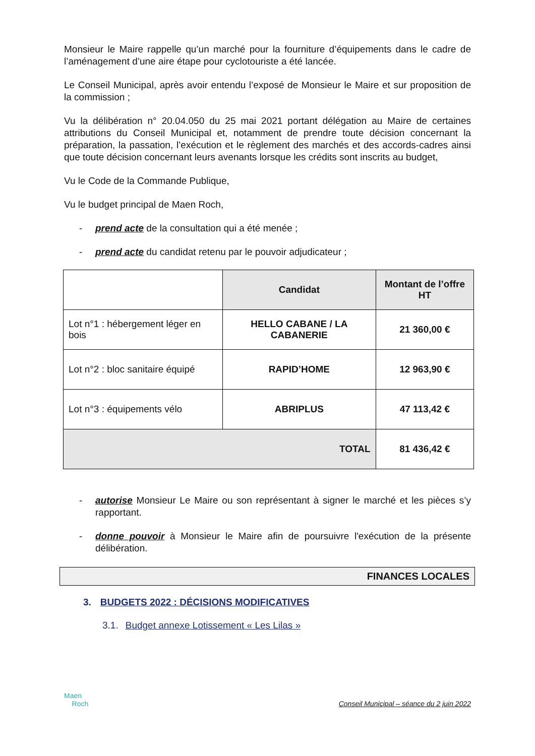Monsieur le Maire rappelle qu’un marché pour la fourniture d’équipements dans le cadre de l’aménagement d’une aire étape pour cyclotouriste a été lancée.
Le Conseil Municipal, après avoir entendu l’exposé de Monsieur le Maire et sur proposition de la commission ;
Vu la délibération n° 20.04.050 du 25 mai 2021 portant délégation au Maire de certaines attributions du Conseil Municipal et, notamment de prendre toute décision concernant la préparation, la passation, l’exécution et le règlement des marchés et des accords-cadres ainsi que toute décision concernant leurs avenants lorsque les crédits sont inscrits au budget,
Vu le Code de la Commande Publique,
Vu le budget principal de Maen Roch,
- prend acte de la consultation qui a été menée ;
- prend acte du candidat retenu par le pouvoir adjudicateur ;
| | Candidat | Montant de l’offre HT |
| Lot n°1 : hébergement léger en bois | HELLO CABANE / LA CABANERIE | 21 360,00 € |
| Lot n°2 : bloc sanitaire équipé | RAPID’HOME | 12 963,90 € |
| Lot n°3 : équipements vélo | ABRIPLUS | 47 113,42 € |
| TOTAL | | 81 436,42 € |
- autorise Monsieur Le Maire ou son représentant à signer le marché et les pièces s’y rapportant.
- donne pouvoir à Monsieur le Maire afin de poursuivre l'exécution de la présente délibération.
FINANCES LOCALES
3. BUDGETS 2022 : DÉCISIONS MODIFICATIVES
3.1. Budget annexe Lotissement « Les Lilas »
Maen
Roch
Conseil Municipal – séance du 2 juin 2022